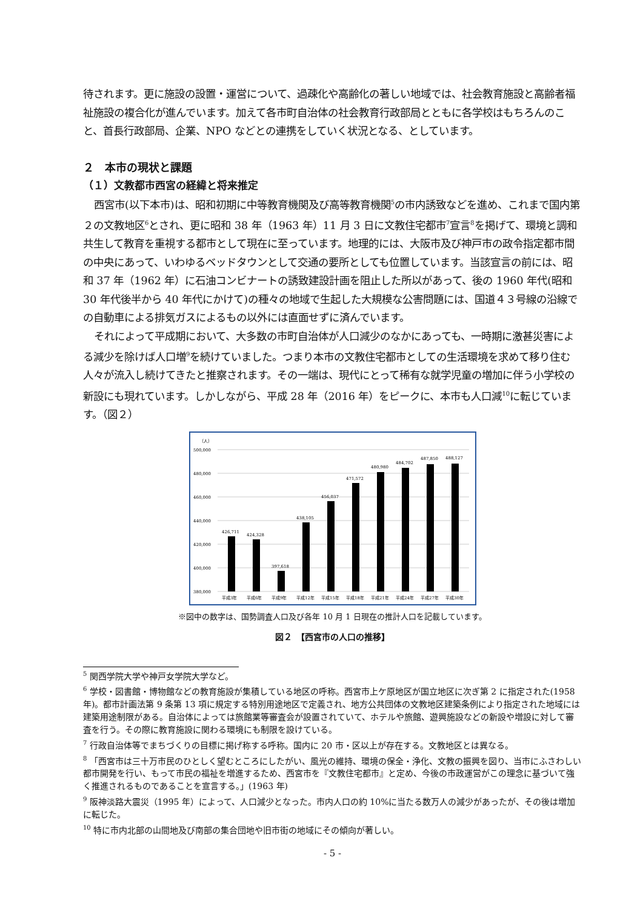待されます。更に施設の設置・運営について、過疎化や高齢化の著しい地域では、社会教育施設と高齢者福祉施設の複合化が進んでいます。加えて各市町自治体の社会教育行政部局とともに各学校はもちろんのこと、首長行政部局、企業、NPO などとの連携をしていく状況となる、としています。
２　本市の現状と課題
（１）文教都市西宮の経緯と将来推定
西宮市(以下本市)は、昭和初期に中等教育機関及び高等教育機関<sup>5</sup>の市内誘致などを進め、これまで国内第２の文教地区<sup>6</sup>とされ、更に昭和 38 年（1963 年）11 月 3 日に文教住宅都市<sup>7</sup>宣言<sup>8</sup>を掲げて、環境と調和共生して教育を重視する都市として現在に至っています。地理的には、大阪市及び神戸市の政令指定都市間の中央にあって、いわゆるベッドタウンとして交通の要所としても位置しています。当該宣言の前には、昭和 37 年（1962 年）に石油コンビナートの誘致建設計画を阻止した所以があって、後の 1960 年代(昭和 30 年代後半から 40 年代にかけて)の種々の地域で生起した大規模な公害問題には、国道４３号線の沿線での自動車による排気ガスによるもの以外には直面せずに済んでいます。
それによって平成期において、大多数の市町自治体が人口減少のなかにあっても、一時期に激甚災害による減少を除けば人口増<sup>9</sup>を続けていました。つまり本市の文教住宅都市としての生活環境を求めて移り住む人々が流入し続けてきたと推察されます。その一端は、現代にとって稀有な就学児童の増加に伴う小学校の新設にも現れています。しかしながら、平成 28 年（2016 年）をピークに、本市も人口減<sup>10</sup>に転じています。（図２）
（人）
500,000
480,000
460,000
440,000
420,000
400,000
380,000
426,711
424,328
397,618
438,105
456,037
471,572
480,980
484,702
487,850
488,127
平成3年
平成6年
平成9年
平成12年
平成15年
平成18年
平成21年
平成24年
平成27年
平成30年
※図中の数字は、国勢調査人口及び各年 10 月 1 日現在の推計人口を記載しています。
図２　【西宮市の人口の推移】
<sup>5</sup> 関西学院大学や神戸女学院大学など。
<sup>6</sup> 学校・図書館・博物館などの教育施設が集積している地区の呼称。西宮市上ケ原地区が国立地区に次ぎ第 2 に指定された(1958 年)。都市計画法第 9 条第 13 項に規定する特別用途地区で定義され、地方公共団体の文教地区建築条例により指定された地域には建築用途制限がある。自治体によっては旅館業等審査会が設置されていて、ホテルや旅館、遊興施設などの新設や増設に対して審査を行う。その際に教育施設に関わる環境にも制限を設けている。
<sup>7</sup> 行政自治体等でまちづくりの目標に掲げ称する呼称。国内に 20 市・区以上が存在する。文教地区とは異なる。
<sup>8</sup> 「西宮市は三十万市民のひとしく望むところにしたがい、風光の維持、環境の保全・浄化、文教の振興を図り、当市にふさわしい都市開発を行い、もって市民の福祉を増進するため、西宮市を『文教住宅都市』と定め、今後の市政運営がこの理念に基づいて強く推進されるものであることを宣言する。」(1963 年)
<sup>9</sup> 阪神淡路大震災（1995 年）によって、人口減少となった。市内人口の約 10%に当たる数万人の減少があったが、その後は増加に転じた。
<sup>10</sup> 特に市内北部の山間地及び南部の集合団地や旧市街の地域にその傾向が著しい。
- 5 -